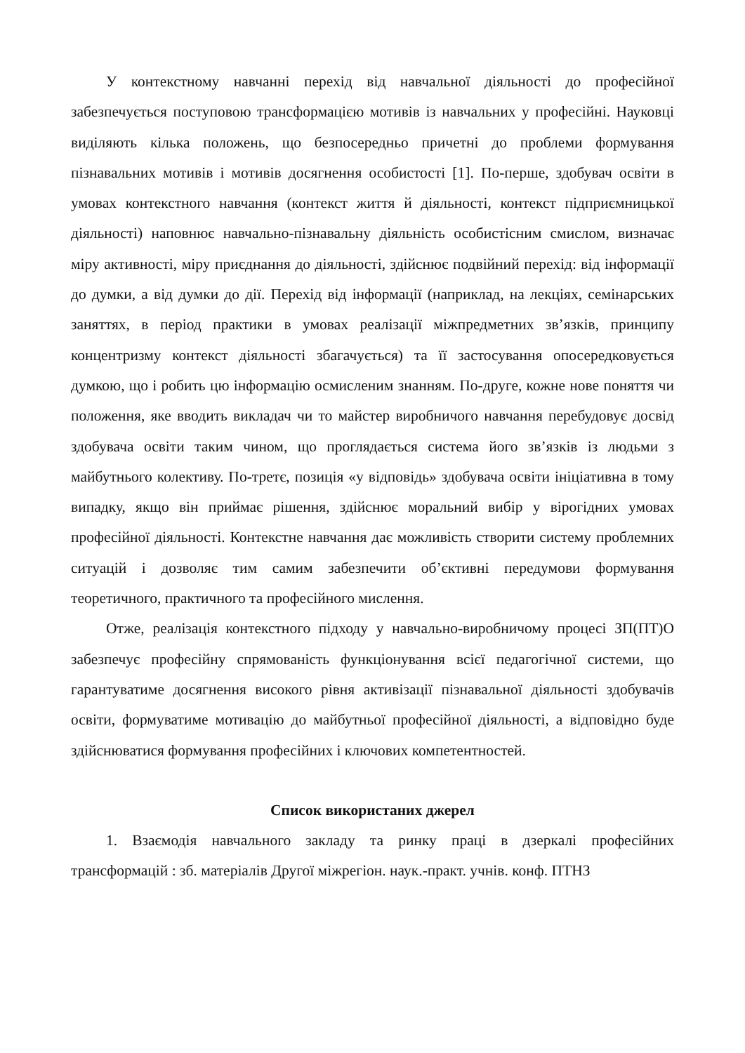У контекстному навчанні перехід від навчальної діяльності до професійної забезпечується поступовою трансформацією мотивів із навчальних у професійні. Науковці виділяють кілька положень, що безпосередньо причетні до проблеми формування пізнавальних мотивів і мотивів досягнення особистості [1]. По-перше, здобувач освіти в умовах контекстного навчання (контекст життя й діяльності, контекст підприємницької діяльності) наповнює навчально-пізнавальну діяльність особистісним смислом, визначає міру активності, міру приєднання до діяльності, здійснює подвійний перехід: від інформації до думки, а від думки до дії. Перехід від інформації (наприклад, на лекціях, семінарських заняттях, в період практики в умовах реалізації міжпредметних зв’язків, принципу концентризму контекст діяльності збагачується) та її застосування опосередковується думкою, що і робить цю інформацію осмисленим знанням. По-друге, кожне нове поняття чи положення, яке вводить викладач чи то майстер виробничого навчання перебудовує досвід здобувача освіти таким чином, що проглядається система його зв’язків із людьми з майбутнього колективу. По-третє, позиція «у відповідь» здобувача освіти ініціативна в тому випадку, якщо він приймає рішення, здійснює моральний вибір у вірогідних умовах професійної діяльності. Контекстне навчання дає можливість створити систему проблемних ситуацій і дозволяє тим самим забезпечити об’єктивні передумови формування теоретичного, практичного та професійного мислення.
Отже, реалізація контекстного підходу у навчально-виробничому процесі ЗП(ПТ)О забезпечує професійну спрямованість функціонування всієї педагогічної системи, що гарантуватиме досягнення високого рівня активізації пізнавальної діяльності здобувачів освіти, формуватиме мотивацію до майбутньої професійної діяльності, а відповідно буде здійснюватися формування професійних і ключових компетентностей.
Список використаних джерел
1. Взаємодія навчального закладу та ринку праці в дзеркалі професійних трансформацій : зб. матеріалів Другої міжрегіон. наук.-практ. учнів. конф. ПТНЗ